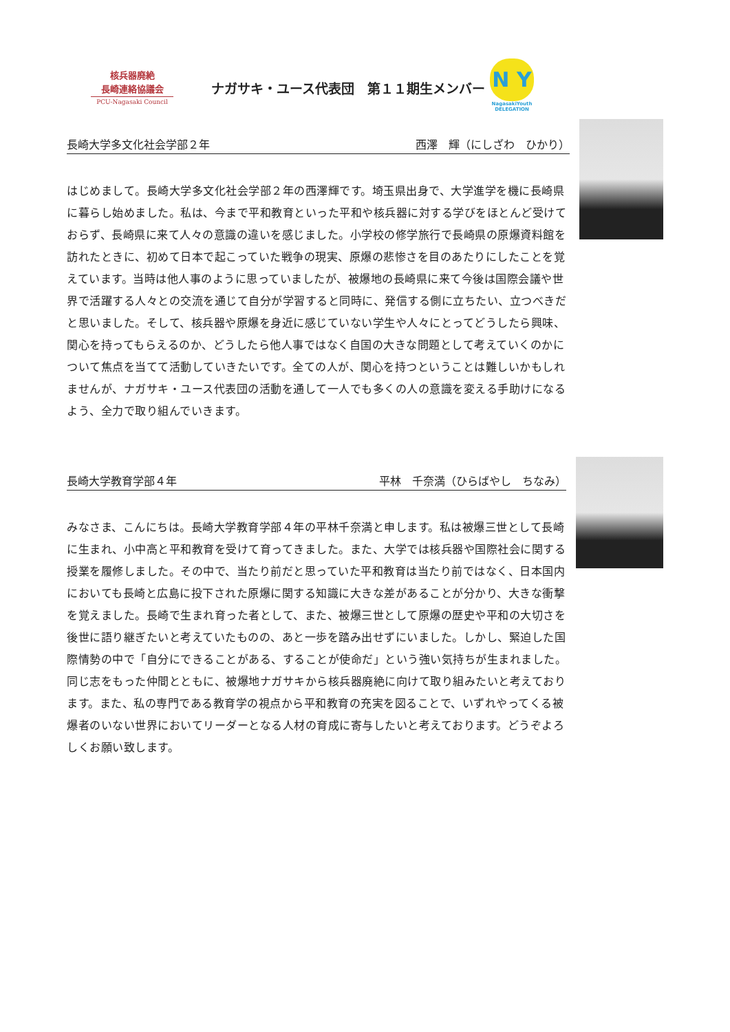核兵器廃絶
長崎連絡協議会
PCU-Nagasaki Council
ナガサキ・ユース代表団　第１１期生メンバー
N Y
NagasakiYouth DELEGATION
長崎大学多文化社会学部２年 西澤　輝（にしざわ　ひかり）
はじめまして。長崎大学多文化社会学部２年の西澤輝です。埼玉県出身で、大学進学を機に長崎県に暮らし始めました。私は、今まで平和教育といった平和や核兵器に対する学びをほとんど受けておらず、長崎県に来て人々の意識の違いを感じました。小学校の修学旅行で長崎県の原爆資料館を訪れたときに、初めて日本で起こっていた戦争の現実、原爆の悲惨さを目のあたりにしたことを覚えています。当時は他人事のように思っていましたが、被爆地の長崎県に来て今後は国際会議や世界で活躍する人々との交流を通じて自分が学習すると同時に、発信する側に立ちたい、立つべきだと思いました。そして、核兵器や原爆を身近に感じていない学生や人々にとってどうしたら興味、関心を持ってもらえるのか、どうしたら他人事ではなく自国の大きな問題として考えていくのかについて焦点を当てて活動していきたいです。全ての人が、関心を持つということは難しいかもしれませんが、ナガサキ・ユース代表団の活動を通して一人でも多くの人の意識を変える手助けになるよう、全力で取り組んでいきます。
長崎大学教育学部４年 平林　千奈満（ひらばやし　ちなみ）
みなさま、こんにちは。長崎大学教育学部４年の平林千奈満と申します。私は被爆三世として長崎に生まれ、小中高と平和教育を受けて育ってきました。また、大学では核兵器や国際社会に関する授業を履修しました。その中で、当たり前だと思っていた平和教育は当たり前ではなく、日本国内においても長崎と広島に投下された原爆に関する知識に大きな差があることが分かり、大きな衝撃を覚えました。長崎で生まれ育った者として、また、被爆三世として原爆の歴史や平和の大切さを後世に語り継ぎたいと考えていたものの、あと一歩を踏み出せずにいました。しかし、緊迫した国際情勢の中で「自分にできることがある、することが使命だ」という強い気持ちが生まれました。同じ志をもった仲間とともに、被爆地ナガサキから核兵器廃絶に向けて取り組みたいと考えております。また、私の専門である教育学の視点から平和教育の充実を図ることで、いずれやってくる被爆者のいない世界においてリーダーとなる人材の育成に寄与したいと考えております。どうぞよろしくお願い致します。